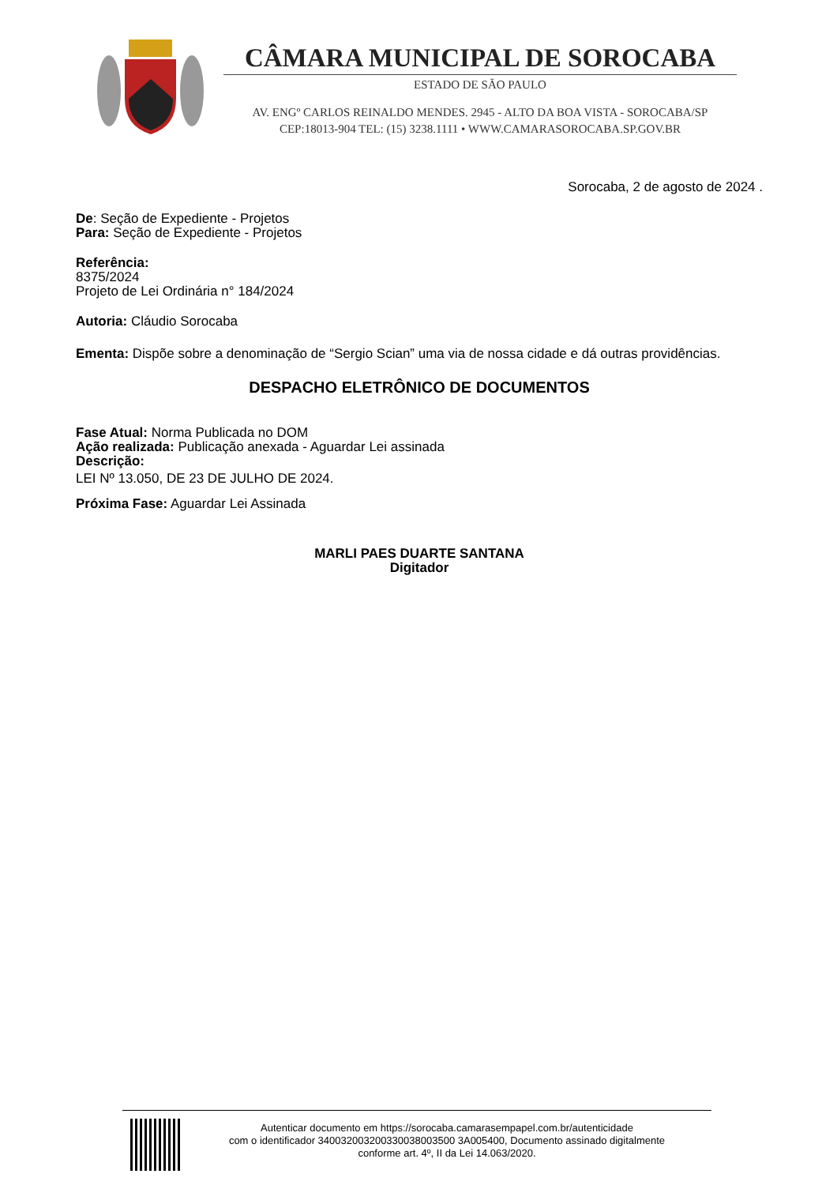CÂMARA MUNICIPAL DE SOROCABA
ESTADO DE SÃO PAULO
AV. ENGº CARLOS REINALDO MENDES. 2945 - ALTO DA BOA VISTA - SOROCABA/SP
CEP:18013-904 TEL: (15) 3238.1111 • WWW.CAMARASOROCABA.SP.GOV.BR
Sorocaba, 2 de agosto de 2024 .
De: Seção de Expediente - Projetos
Para: Seção de Expediente - Projetos
Referência:
8375/2024
Projeto de Lei Ordinária n° 184/2024
Autoria: Cláudio Sorocaba
Ementa: Dispõe sobre a denominação de “Sergio Scian” uma via de nossa cidade e dá outras providências.
DESPACHO ELETRÔNICO DE DOCUMENTOS
Fase Atual: Norma Publicada no DOM
Ação realizada: Publicação anexada - Aguardar Lei assinada
Descrição:
LEI Nº 13.050, DE 23 DE JULHO DE 2024.
Próxima Fase: Aguardar Lei Assinada
MARLI PAES DUARTE SANTANA
Digitador
Autenticar documento em https://sorocaba.camarasempapel.com.br/autenticidade
com o identificador 340032003200330038003500 3A005400, Documento assinado digitalmente
conforme art. 4º, II da Lei 14.063/2020.